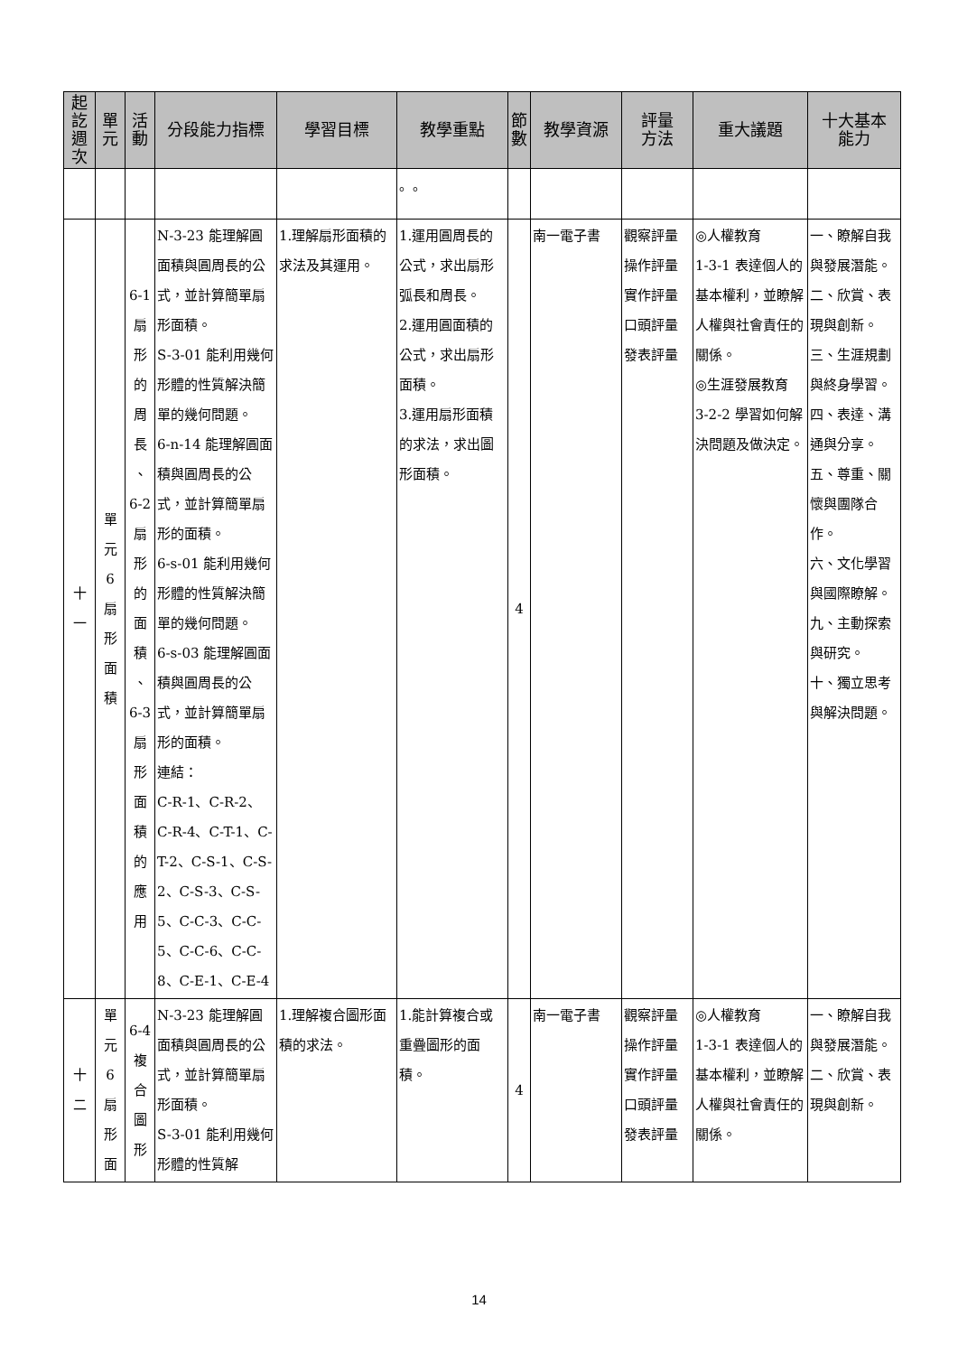| 起 訖 週 次 | 單 元 | 活 動 | 分段能力指標 | 學習目標 | 教學重點 | 節 數 | 教學資源 | 評量 方法 | 重大議題 | 十大基本 能力 |
| --- | --- | --- | --- | --- | --- | --- | --- | --- | --- | --- |
| | | | | | 。。 | | | | | |
| 十 一 | 單 元 6 扇 形 面 積 | 6-1 扇 形 的 周 長 、 6-2 扇 形 的 面 積 、 6-3 扇 形 面 積 的 應 用 | N-3-23 能理解圓面積與圓周長的公式，並計算簡單扇形面積。 S-3-01 能利用幾何形體的性質解決簡單的幾何問題。 6-n-14 能理解圓面積與圓周長的公式，並計算簡單扇形的面積。 6-s-01 能利用幾何形體的性質解決簡單的幾何問題。 6-s-03 能理解圓面積與圓周長的公式，並計算簡單扇形的面積。 連結： C-R-1、C-R-2、C-R-4、C-T-1、C-T-2、C-S-1、C-S-2、C-S-3、C-S-5、C-C-3、C-C-5、C-C-6、C-C-8、C-E-1、C-E-4 | 1.理解扇形面積的求法及其運用。 | 1.運用圓周長的公式，求出扇形弧長和周長。 2.運用圓面積的公式，求出扇形面積。 3.運用扇形面積的求法，求出圖形面積。 | 4 | 南一電子書 | 觀察評量 操作評量 實作評量 口頭評量 發表評量 | ◎人權教育 1-3-1 表達個人的基本權利，並瞭解人權與社會責任的關係。 ◎生涯發展教育 3-2-2 學習如何解決問題及做決定。 | 一、瞭解自我與發展潛能。 二、欣賞、表現與創新。 三、生涯規劃與終身學習。 四、表達、溝通與分享。 五、尊重、關懷與團隊合作。 六、文化學習與國際瞭解。 九、主動探索與研究。 十、獨立思考與解決問題。 |
| 十 二 | 單 元 6 扇 形 面 | 6-4 複 合 圖 形 | N-3-23 能理解圓面積與圓周長的公式，並計算簡單扇形面積。 S-3-01 能利用幾何形體的性質解 | 1.理解複合圖形面積的求法。 | 1.能計算複合或重疊圖形的面積。 | 4 | 南一電子書 | 觀察評量 操作評量 實作評量 口頭評量 發表評量 | ◎人權教育 1-3-1 表達個人的基本權利，並瞭解人權與社會責任的關係。 | 一、瞭解自我與發展潛能。 二、欣賞、表現與創新。 |
14